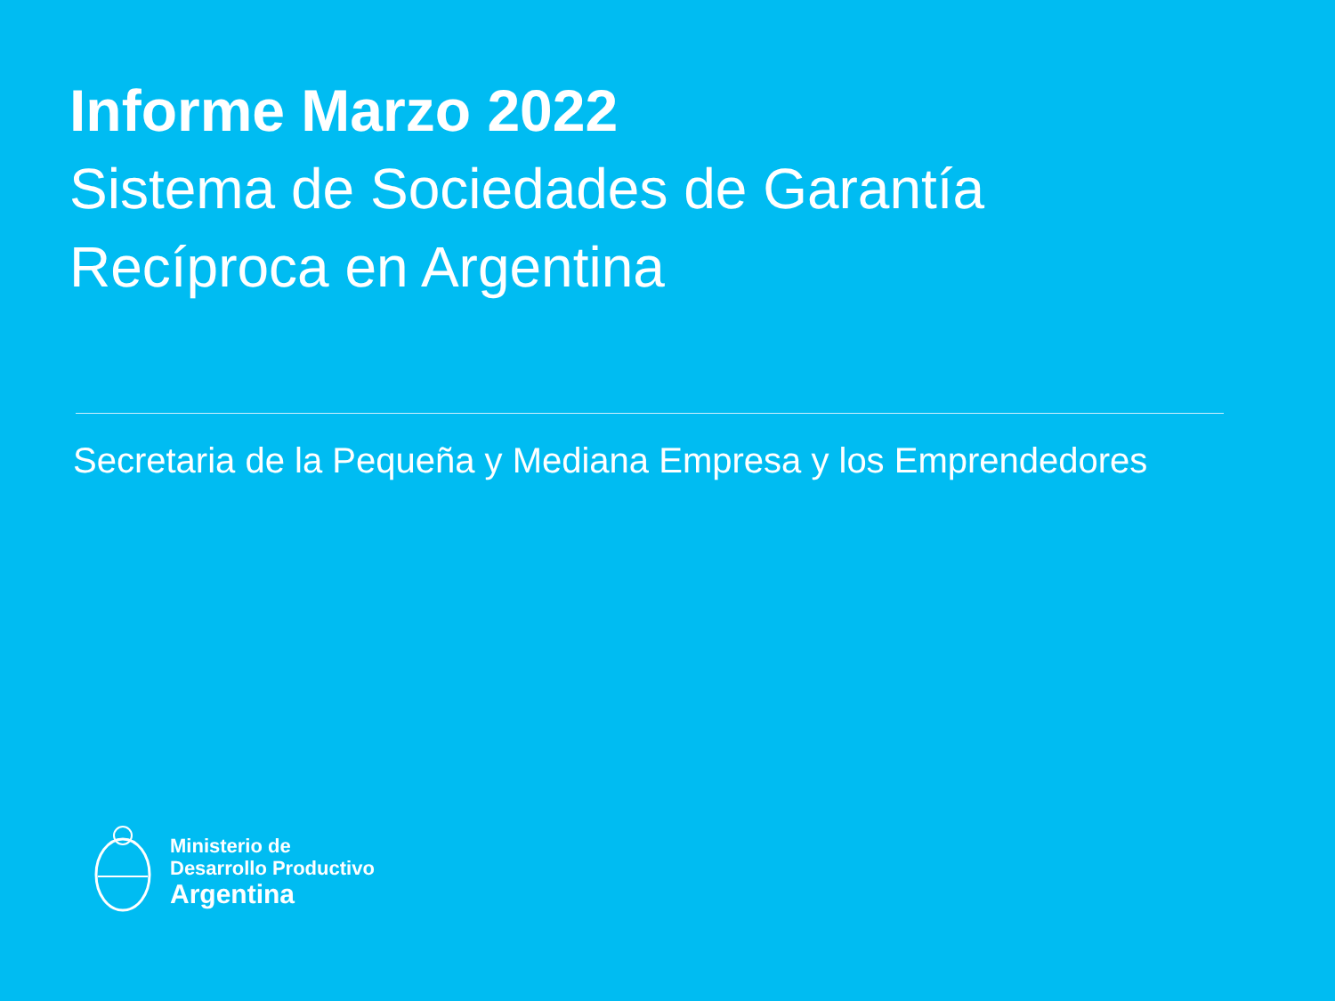Informe Marzo 2022
Sistema de Sociedades de Garantía
Recíproca en Argentina
Secretaria de la Pequeña y Mediana Empresa y los Emprendedores
Ministerio de
Desarrollo Productivo
Argentina